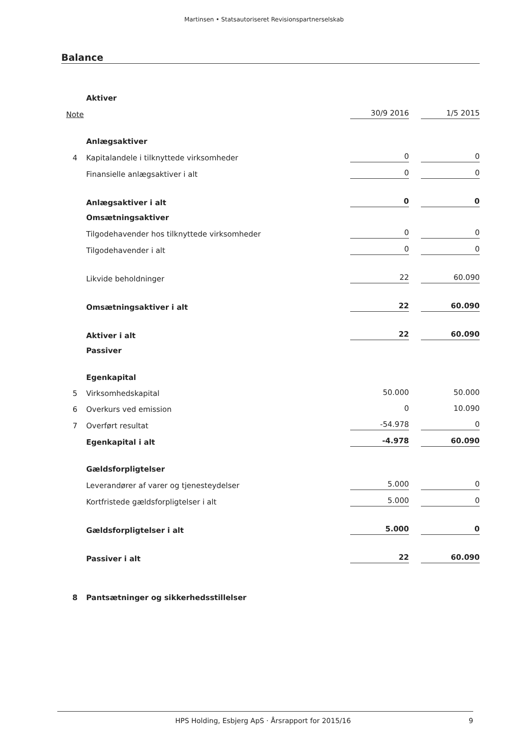Martinsen • Statsautoriseret Revisionspartnerselskab
Balance
| | Aktiver | | | |
| Note | | 30/9 2016 | | 1/5 2015 |
| | Anlægsaktiver | | | |
| 4 | Kapitalandele i tilknyttede virksomheder | 0 | | 0 |
| | Finansielle anlægsaktiver i alt | 0 | | 0 |
| | Anlægsaktiver i alt | 0 | | 0 |
| | Omsætningsaktiver | | | |
| | Tilgodehavender hos tilknyttede virksomheder | 0 | | 0 |
| | Tilgodehavender i alt | 0 | | 0 |
| | Likvide beholdninger | 22 | | 60.090 |
| | Omsætningsaktiver i alt | 22 | | 60.090 |
| | Aktiver i alt | 22 | | 60.090 |
| | Passiver | | | |
| | Egenkapital | | | |
| 5 | Virksomhedskapital | 50.000 | | 50.000 |
| 6 | Overkurs ved emission | 0 | | 10.090 |
| 7 | Overført resultat | -54.978 | | 0 |
| | Egenkapital i alt | -4.978 | | 60.090 |
| | Gældsforpligtelser | | | |
| | Leverandører af varer og tjenesteydelser | 5.000 | | 0 |
| | Kortfristede gældsforpligtelser i alt | 5.000 | | 0 |
| | Gældsforpligtelser i alt | 5.000 | | 0 |
| | Passiver i alt | 22 | | 60.090 |
| 8 | Pantsætninger og sikkerhedsstillelser | | | |
HPS Holding, Esbjerg ApS · Årsrapport for 2015/16 9